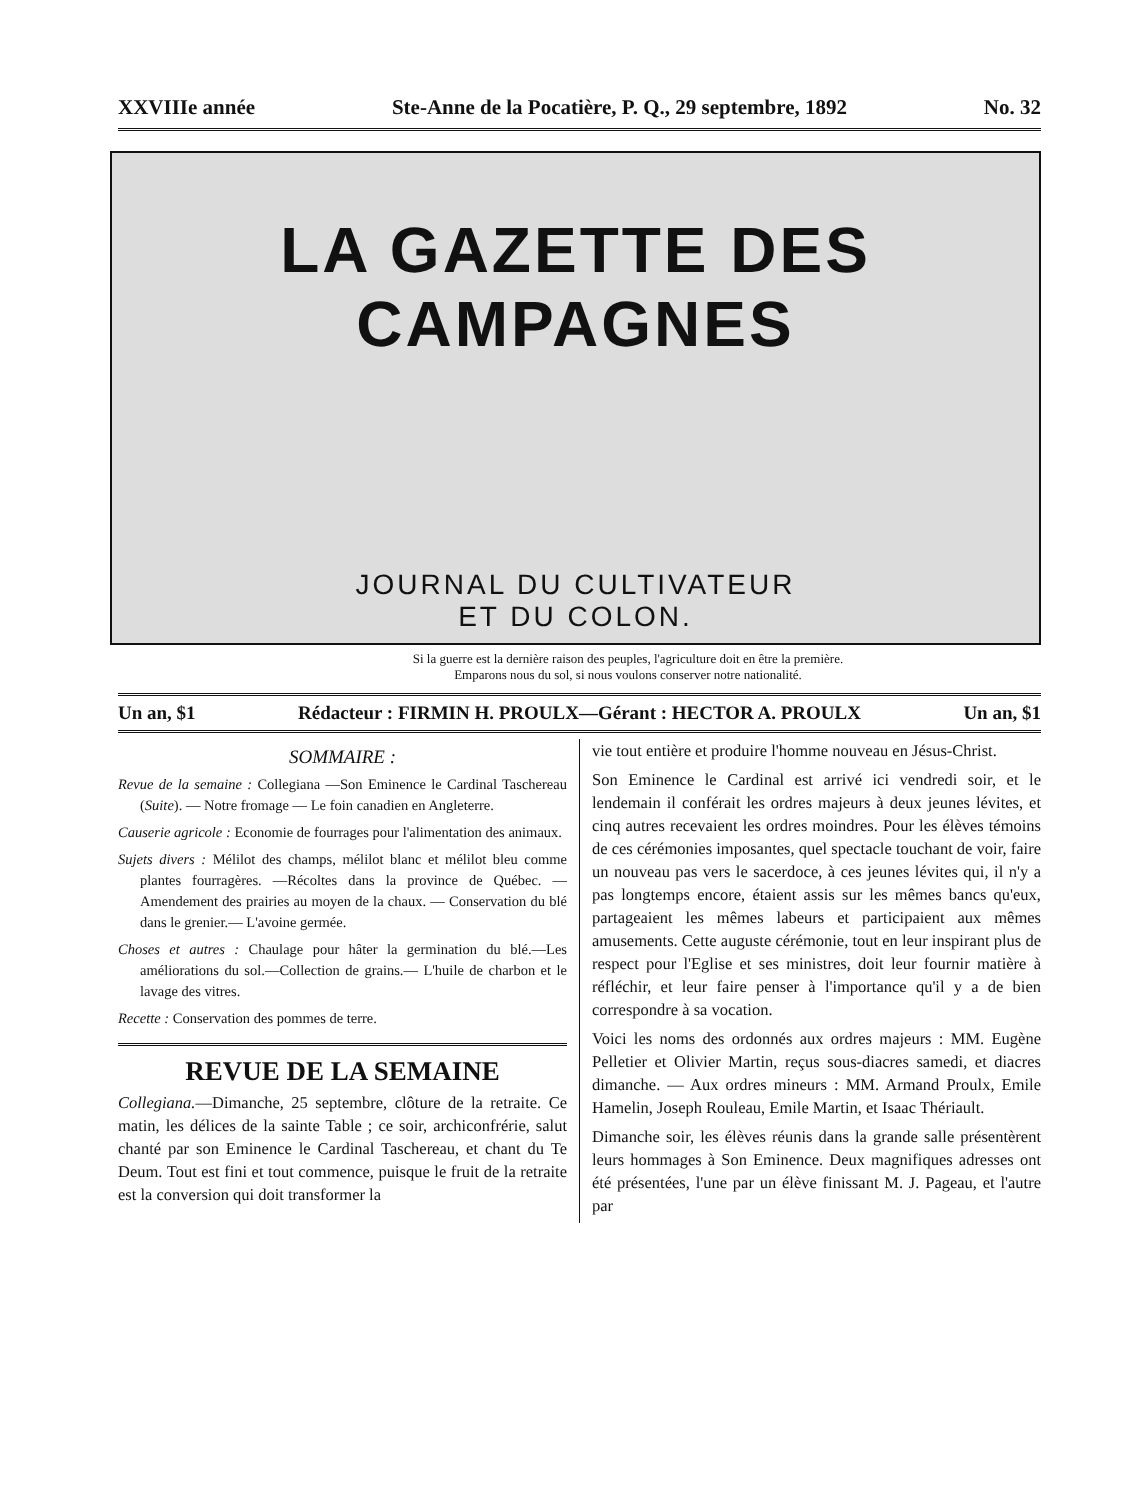XXVIIIe année Ste-Anne de la Pocatière, P. Q., 29 septembre, 1892 No. 32
LA GAZETTE DES CAMPAGNES
JOURNAL DU CULTIVATEUR
ET DU COLON.
Si la guerre est la dernière raison des peuples, l'agriculture doit en être la première.
Emparons nous du sol, si nous voulons conserver notre nationalité.
Un an, $1 Rédacteur : FIRMIN H. PROULX—Gérant : HECTOR A. PROULX Un an, $1
SOMMAIRE :
Revue de la semaine : Collegiana —Son Eminence le Cardinal Taschereau (Suite). — Notre fromage — Le foin canadien en Angleterre.
Causerie agricole : Economie de fourrages pour l'alimentation des animaux.
Sujets divers : Mélilot des champs, mélilot blanc et mélilot bleu comme plantes fourragères. —Récoltes dans la province de Québec. — Amendement des prairies au moyen de la chaux. — Conservation du blé dans le grenier.— L'avoine germée.
Choses et autres : Chaulage pour hâter la germination du blé.—Les améliorations du sol.—Collection de grains.— L'huile de charbon et le lavage des vitres.
Recette : Conservation des pommes de terre.
REVUE DE LA SEMAINE
Collegiana.—Dimanche, 25 septembre, clôture de la retraite. Ce matin, les délices de la sainte Table ; ce soir, archiconfrérie, salut chanté par son Eminence le Cardinal Taschereau, et chant du Te Deum. Tout est fini et tout commence, puisque le fruit de la retraite est la conversion qui doit transformer la
vie tout entière et produire l'homme nouveau en Jésus-Christ.
Son Eminence le Cardinal est arrivé ici vendredi soir, et le lendemain il conférait les ordres majeurs à deux jeunes lévites, et cinq autres recevaient les ordres moindres. Pour les élèves témoins de ces cérémonies imposantes, quel spectacle touchant de voir, faire un nouveau pas vers le sacerdoce, à ces jeunes lévites qui, il n'y a pas longtemps encore, étaient assis sur les mêmes bancs qu'eux, partageaient les mêmes labeurs et participaient aux mêmes amusements. Cette auguste cérémonie, tout en leur inspirant plus de respect pour l'Eglise et ses ministres, doit leur fournir matière à réfléchir, et leur faire penser à l'importance qu'il y a de bien correspondre à sa vocation.
Voici les noms des ordonnés aux ordres majeurs : MM. Eugène Pelletier et Olivier Martin, reçus sous-diacres samedi, et diacres dimanche. — Aux ordres mineurs : MM. Armand Proulx, Emile Hamelin, Joseph Rouleau, Emile Martin, et Isaac Thériault.
Dimanche soir, les élèves réunis dans la grande salle présentèrent leurs hommages à Son Eminence. Deux magnifiques adresses ont été présentées, l'une par un élève finissant M. J. Pageau, et l'autre par